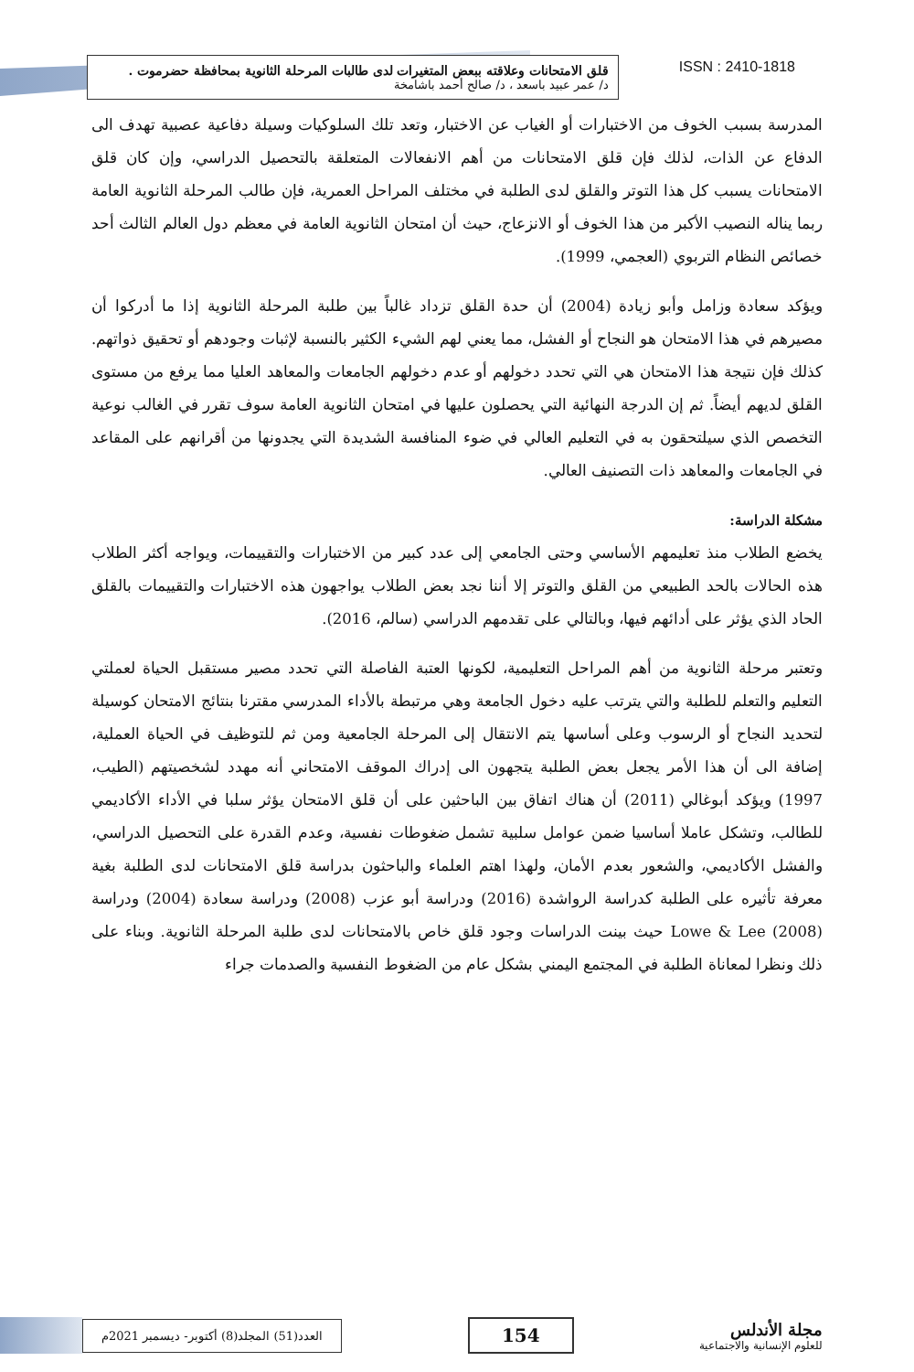قلق الامتحانات وعلاقته ببعض المتغيرات لدى طالبات المرحلة الثانوية بمحافظة حضرموت .
د/ عمر عبيد باسعد ، د/ صالح أحمد باشامخة
ISSN : 2410-1818
المدرسة بسبب الخوف من الاختبارات أو الغياب عن الاختبار، وتعد تلك السلوكيات وسيلة دفاعية عصبية تهدف الى الدفاع عن الذات، لذلك فإن قلق الامتحانات من أهم الانفعالات المتعلقة بالتحصيل الدراسي، وإن كان قلق الامتحانات يسبب كل هذا التوتر والقلق لدى الطلبة في مختلف المراحل العمرية، فإن طالب المرحلة الثانوية العامة ربما يناله النصيب الأكبر من هذا الخوف أو الانزعاج، حيث أن امتحان الثانوية العامة في معظم دول العالم الثالث أحد خصائص النظام التربوي (العجمي، 1999).
ويؤكد سعادة وزامل وأبو زيادة (2004) أن حدة القلق تزداد غالباً بين طلبة المرحلة الثانوية إذا ما أدركوا أن مصيرهم في هذا الامتحان هو النجاح أو الفشل، مما يعني لهم الشيء الكثير بالنسبة لإثبات وجودهم أو تحقيق ذواتهم. كذلك فإن نتيجة هذا الامتحان هي التي تحدد دخولهم أو عدم دخولهم الجامعات والمعاهد العليا مما يرفع من مستوى القلق لديهم أيضاً. ثم إن الدرجة النهائية التي يحصلون عليها في امتحان الثانوية العامة سوف تقرر في الغالب نوعية التخصص الذي سيلتحقون به في التعليم العالي في ضوء المنافسة الشديدة التي يجدونها من أقرانهم على المقاعد في الجامعات والمعاهد ذات التصنيف العالي.
مشكلة الدراسة:
يخضع الطلاب منذ تعليمهم الأساسي وحتى الجامعي إلى عدد كبير من الاختبارات والتقييمات، ويواجه أكثر الطلاب هذه الحالات بالحد الطبيعي من القلق والتوتر إلا أننا نجد بعض الطلاب يواجهون هذه الاختبارات والتقييمات بالقلق الحاد الذي يؤثر على أدائهم فيها، وبالتالي على تقدمهم الدراسي (سالم، 2016).
وتعتبر مرحلة الثانوية من أهم المراحل التعليمية، لكونها العتبة الفاصلة التي تحدد مصير مستقبل الحياة لعملتي التعليم والتعلم للطلبة والتي يترتب عليه دخول الجامعة وهي مرتبطة بالأداء المدرسي مقترنا بنتائج الامتحان كوسيلة لتحديد النجاح أو الرسوب وعلى أساسها يتم الانتقال إلى المرحلة الجامعية ومن ثم للتوظيف في الحياة العملية، إضافة الى أن هذا الأمر يجعل بعض الطلبة يتجهون الى إدراك الموقف الامتحاني أنه مهدد لشخصيتهم (الطيب، 1997) ويؤكد أبوغالي (2011) أن هناك اتفاق بين الباحثين على أن قلق الامتحان يؤثر سلبا في الأداء الأكاديمي للطالب، وتشكل عاملا أساسيا ضمن عوامل سلبية تشمل ضغوطات نفسية، وعدم القدرة على التحصيل الدراسي، والفشل الأكاديمي، والشعور بعدم الأمان، ولهذا اهتم العلماء والباحثون بدراسة قلق الامتحانات لدى الطلبة بغية معرفة تأثيره على الطلبة كدراسة الرواشدة (2016) ودراسة أبو عزب (2008) ودراسة سعادة (2004) ودراسة Lowe & Lee (2008) حيث بينت الدراسات وجود قلق خاص بالامتحانات لدى طلبة المرحلة الثانوية. وبناء على ذلك ونظرا لمعاناة الطلبة في المجتمع اليمني بشكل عام من الضغوط النفسية والصدمات جراء
العدد(51) المجلد(8) أكتوبر- ديسمبر 2021م
154
مجلة الأندلس
للعلوم الإنسانية والاجتماعية